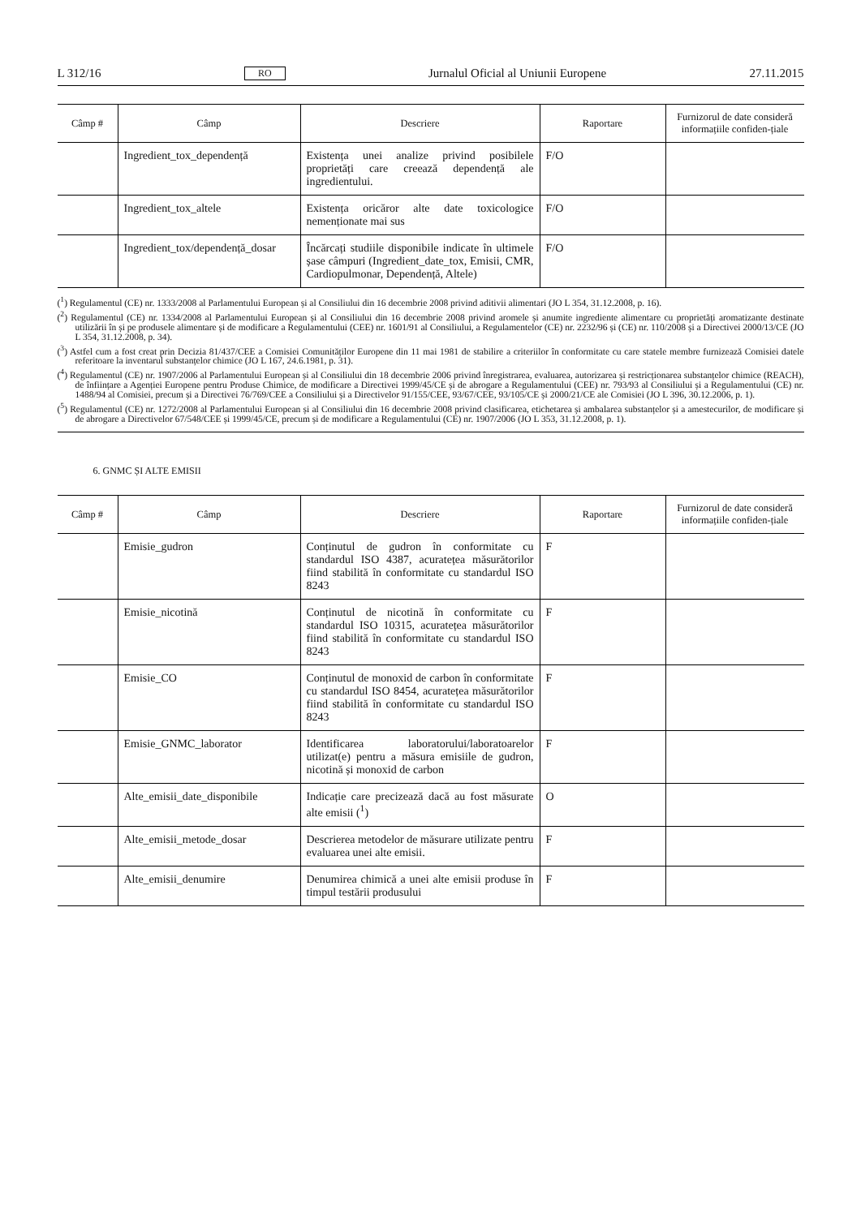L 312/16 RO Jurnalul Oficial al Uniunii Europene 27.11.2015
| Câmp # | Câmp | Descriere | Raportare | Furnizorul de date consideră informațiile confiden-țiale |
| --- | --- | --- | --- | --- |
| | Ingredient_tox_dependență | Existența unei analize privind posibilele proprietăți care creează dependență ale ingredientului. | F/O | |
| | Ingredient_tox_altele | Existența oricăror alte date toxicologice nemenționate mai sus | F/O | |
| | Ingredient_tox/dependență_dosar | Încărcați studiile disponibile indicate în ultimele șase câmpuri (Ingredient_date_tox, Emisii, CMR, Cardiopulmonar, Dependență, Altele) | F/O | |
(<sup>1</sup>) Regulamentul (CE) nr. 1333/2008 al Parlamentului European și al Consiliului din 16 decembrie 2008 privind aditivii alimentari (JO L 354, 31.12.2008, p. 16).
(<sup>2</sup>) Regulamentul (CE) nr. 1334/2008 al Parlamentului European și al Consiliului din 16 decembrie 2008 privind aromele și anumite ingrediente alimentare cu proprietăți aromatizante destinate utilizării în și pe produsele alimentare și de modificare a Regulamentului (CEE) nr. 1601/91 al Consiliului, a Regulamentelor (CE) nr. 2232/96 și (CE) nr. 110/2008 și a Directivei 2000/13/CE (JO L 354, 31.12.2008, p. 34).
(<sup>3</sup>) Astfel cum a fost creat prin Decizia 81/437/CEE a Comisiei Comunităților Europene din 11 mai 1981 de stabilire a criteriilor în conformitate cu care statele membre furnizează Comisiei datele referitoare la inventarul substanțelor chimice (JO L 167, 24.6.1981, p. 31).
(<sup>4</sup>) Regulamentul (CE) nr. 1907/2006 al Parlamentului European și al Consiliului din 18 decembrie 2006 privind înregistrarea, evaluarea, autorizarea și restricționarea substanțelor chimice (REACH), de înființare a Agenției Europene pentru Produse Chimice, de modificare a Directivei 1999/45/CE și de abrogare a Regulamentului (CEE) nr. 793/93 al Consiliului și a Regulamentului (CE) nr. 1488/94 al Comisiei, precum și a Directivei 76/769/CEE a Consiliului și a Directivelor 91/155/CEE, 93/67/CEE, 93/105/CE și 2000/21/CE ale Comisiei (JO L 396, 30.12.2006, p. 1).
(<sup>5</sup>) Regulamentul (CE) nr. 1272/2008 al Parlamentului European și al Consiliului din 16 decembrie 2008 privind clasificarea, etichetarea și ambalarea substanțelor și a amestecurilor, de modificare și de abrogare a Directivelor 67/548/CEE și 1999/45/CE, precum și de modificare a Regulamentului (CE) nr. 1907/2006 (JO L 353, 31.12.2008, p. 1).
6. GNMC ȘI ALTE EMISII
| Câmp # | Câmp | Descriere | Raportare | Furnizorul de date consideră informațiile confiden-țiale |
| --- | --- | --- | --- | --- |
| | Emisie_gudron | Conținutul de gudron în conformitate cu standardul ISO 4387, acuratețea măsurătorilor fiind stabilită în conformitate cu standardul ISO 8243 | F | |
| | Emisie_nicotină | Conținutul de nicotină în conformitate cu standardul ISO 10315, acuratețea măsurătorilor fiind stabilită în conformitate cu standardul ISO 8243 | F | |
| | Emisie_CO | Conținutul de monoxid de carbon în conformitate cu standardul ISO 8454, acuratețea măsurătorilor fiind stabilită în conformitate cu standardul ISO 8243 | F | |
| | Emisie_GNMC_laborator | Identificarea laboratorului/laboratoarelor utilizat(e) pentru a măsura emisiile de gudron, nicotină și monoxid de carbon | F | |
| | Alte_emisii_date_disponibile | Indicație care precizează dacă au fost măsurate alte emisii (<sup>1</sup>) | O | |
| | Alte_emisii_metode_dosar | Descrierea metodelor de măsurare utilizate pentru evaluarea unei alte emisii. | F | |
| | Alte_emisii_denumire | Denumirea chimică a unei alte emisii produse în timpul testării produsului | F | |